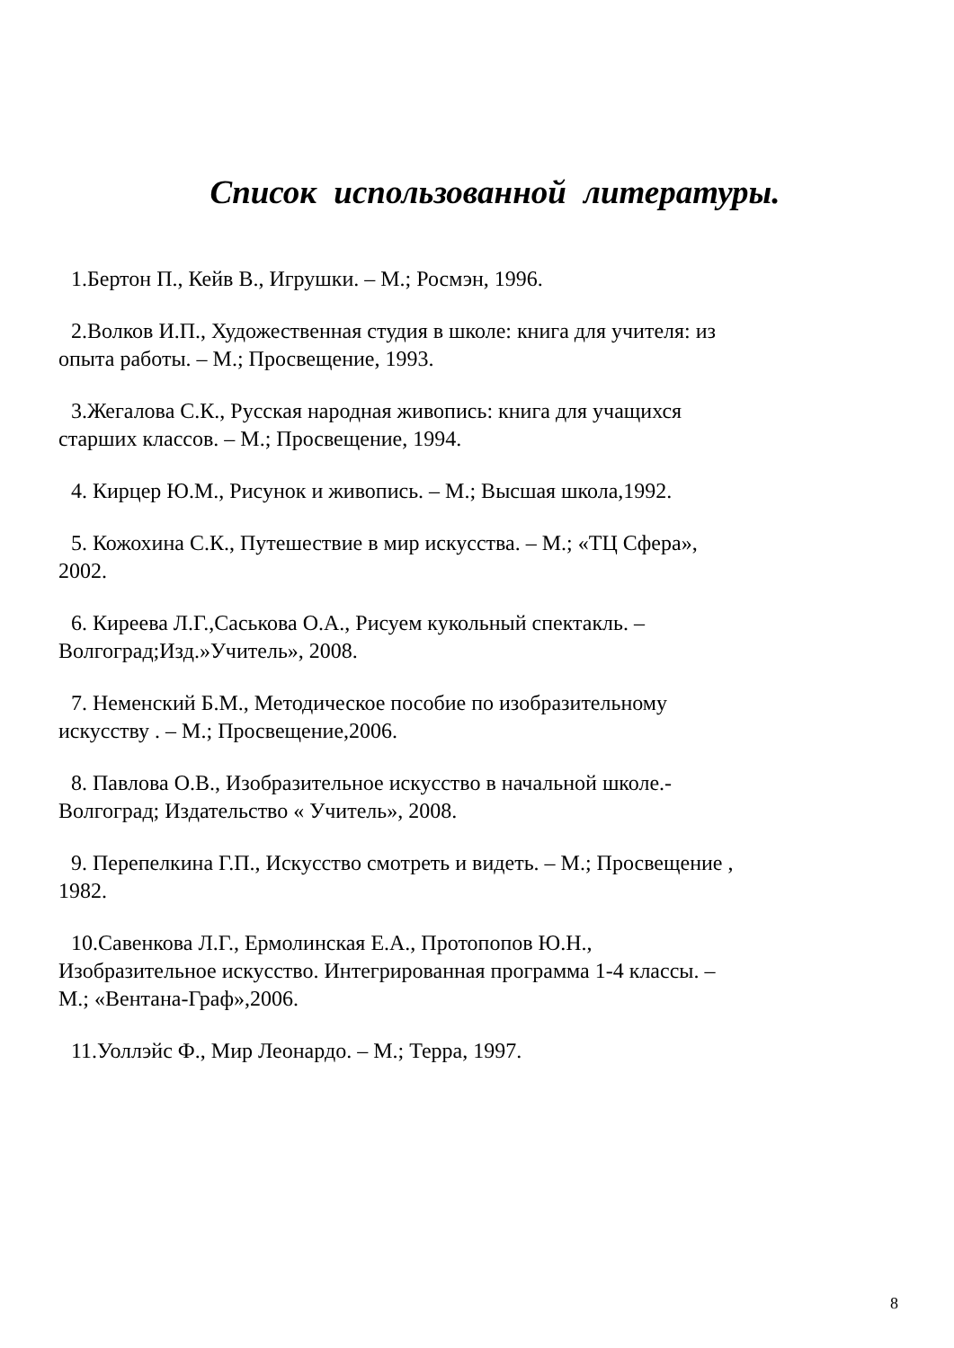Список использованной литературы.
1.Бертон П., Кейв В., Игрушки. – М.; Росмэн, 1996.
2.Волков И.П., Художественная студия в школе: книга для учителя: из опыта работы. – М.; Просвещение, 1993.
3.Жегалова С.К., Русская народная живопись: книга для учащихся старших классов. – М.; Просвещение, 1994.
4. Кирцер Ю.М., Рисунок и живопись. – М.; Высшая школа,1992.
5. Кожохина С.К., Путешествие в мир искусства. – М.; «ТЦ Сфера», 2002.
6. Киреева Л.Г.,Саськова О.А., Рисуем кукольный спектакль. – Волгоград;Изд.»Учитель», 2008.
7. Неменский Б.М., Методическое пособие по изобразительному искусству . – М.; Просвещение,2006.
8. Павлова О.В., Изобразительное искусство в начальной школе.- Волгоград; Издательство « Учитель», 2008.
9. Перепелкина Г.П., Искусство смотреть и видеть. – М.; Просвещение , 1982.
10.Савенкова Л.Г., Ермолинская Е.А., Протопопов Ю.Н., Изобразительное искусство. Интегрированная программа 1-4 классы. – М.; «Вентана-Граф»,2006.
11.Уоллэйс Ф., Мир Леонардо. – М.; Терра, 1997.
8